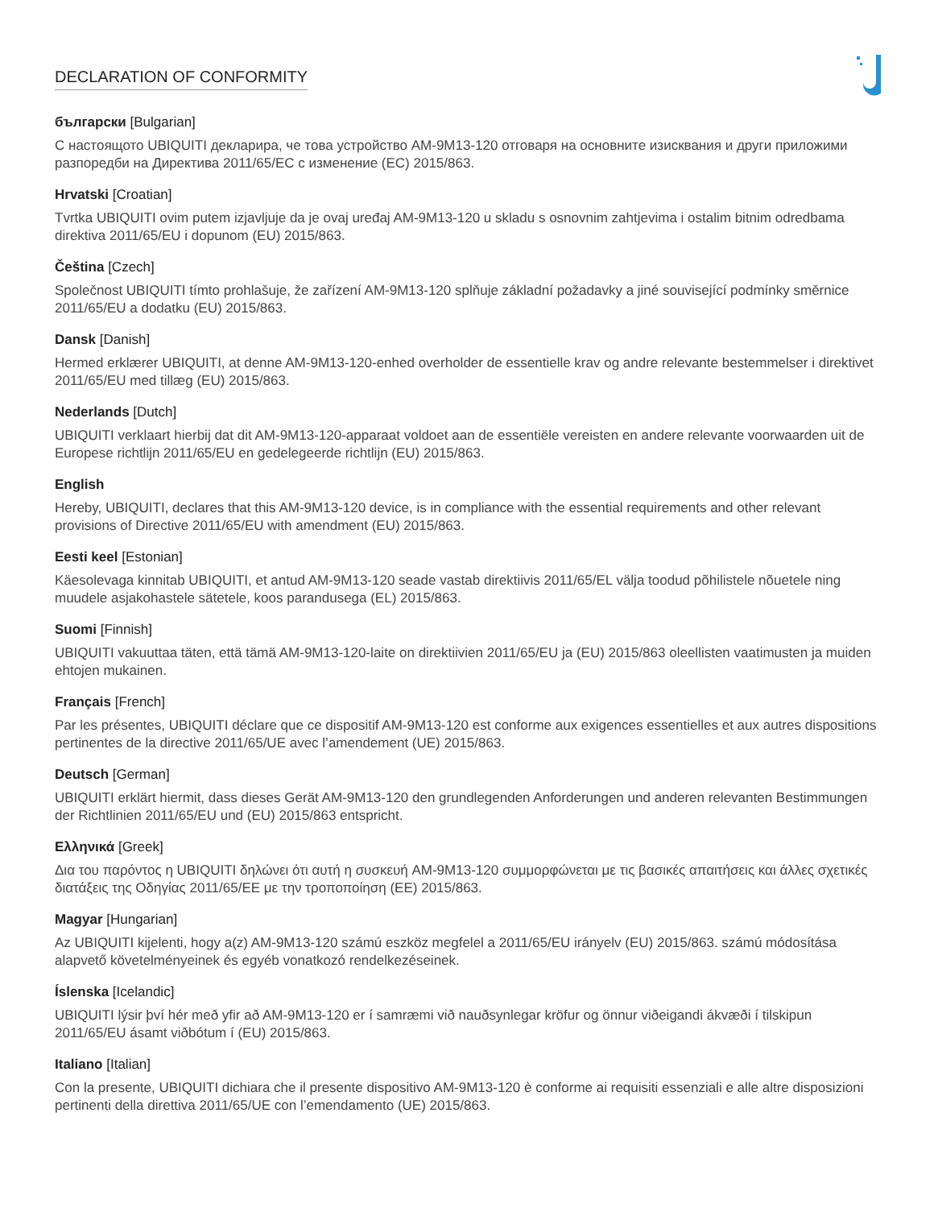DECLARATION OF CONFORMITY
български [Bulgarian]
С настоящото UBIQUITI декларира, че това устройство AM-9M13-120 отговаря на основните изисквания и други приложими разпоредби на Директива 2011/65/ЕС с изменение (ЕС) 2015/863.
Hrvatski [Croatian]
Tvrtka UBIQUITI ovim putem izjavljuje da je ovaj uređaj AM-9M13-120 u skladu s osnovnim zahtjevima i ostalim bitnim odredbama direktiva 2011/65/EU i dopunom (EU) 2015/863.
Čeština [Czech]
Společnost UBIQUITI tímto prohlašuje, že zařízení AM-9M13-120 splňuje základní požadavky a jiné související podmínky směrnice 2011/65/EU a dodatku (EU) 2015/863.
Dansk [Danish]
Hermed erklærer UBIQUITI, at denne AM-9M13-120-enhed overholder de essentielle krav og andre relevante bestemmelser i direktivet 2011/65/EU med tillæg (EU) 2015/863.
Nederlands [Dutch]
UBIQUITI verklaart hierbij dat dit AM-9M13-120-apparaat voldoet aan de essentiële vereisten en andere relevante voorwaarden uit de Europese richtlijn 2011/65/EU en gedelegeerde richtlijn (EU) 2015/863.
English
Hereby, UBIQUITI, declares that this AM-9M13-120 device, is in compliance with the essential requirements and other relevant provisions of Directive 2011/65/EU with amendment (EU) 2015/863.
Eesti keel [Estonian]
Käesolevaga kinnitab UBIQUITI, et antud AM-9M13-120 seade vastab direktiivis 2011/65/EL välja toodud põhilistele nõuetele ning muudele asjakohastele sätetele, koos parandusega (EL) 2015/863.
Suomi [Finnish]
UBIQUITI vakuuttaa täten, että tämä AM-9M13-120-laite on direktiivien 2011/65/EU ja (EU) 2015/863 oleellisten vaatimusten ja muiden ehtojen mukainen.
Français [French]
Par les présentes, UBIQUITI déclare que ce dispositif AM-9M13-120 est conforme aux exigences essentielles et aux autres dispositions pertinentes de la directive 2011/65/UE avec l’amendement (UE) 2015/863.
Deutsch [German]
UBIQUITI erklärt hiermit, dass dieses Gerät AM-9M13-120 den grundlegenden Anforderungen und anderen relevanten Bestimmungen der Richtlinien 2011/65/EU und (EU) 2015/863 entspricht.
Ελληνικά [Greek]
Δια του παρόντος η UBIQUITI δηλώνει ότι αυτή η συσκευή AM-9M13-120 συμμορφώνεται με τις βασικές απαιτήσεις και άλλες σχετικές διατάξεις της Οδηγίας 2011/65/ΕΕ με την τροποποίηση (ΕΕ) 2015/863.
Magyar [Hungarian]
Az UBIQUITI kijelenti, hogy a(z) AM-9M13-120 számú eszköz megfelel a 2011/65/EU irányelv (EU) 2015/863. számú módosítása alapvető követelményeinek és egyéb vonatkozó rendelkezéseinek.
Íslenska [Icelandic]
UBIQUITI lýsir því hér með yfir að AM-9M13-120 er í samræmi við nauðsynlegar kröfur og önnur viðeigandi ákvæði í tilskipun 2011/65/EU ásamt viðbótum í (EU) 2015/863.
Italiano [Italian]
Con la presente, UBIQUITI dichiara che il presente dispositivo AM-9M13-120 è conforme ai requisiti essenziali e alle altre disposizioni pertinenti della direttiva 2011/65/UE con l’emendamento (UE) 2015/863.